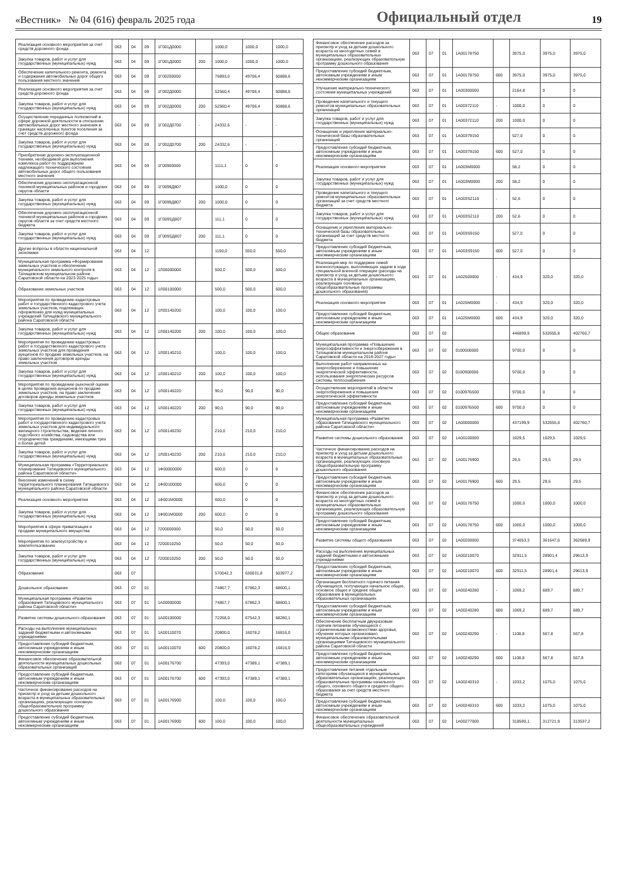«Вестник» № 04 (616) февраль 2025 года
Официальный отдел
19
| Реализация основного мероприятия за счет средств дорожного фонда | 063 | 04 | 09 | 1Г001Д0000 | | 1000,0 | 1000,0 | 1000,0 |
| Закупка товаров, работ и услуг для государственных (муниципальных) нужд | 063 | 04 | 09 | 1Г001Д0000 | 200 | 1000,0 | 1000,0 | 1000,0 |
| Обеспечение капитального ремонта, ремонта и содержания автомобильных дорог общего пользования местного значения | 063 | 04 | 09 | 1Г00200000 | | 76893,0 | 49706,4 | 50888,6 |
| Реализация основного мероприятия за счет средств дорожного фонда | 063 | 04 | 09 | 1Г002Д0000 | | 52560,4 | 49706,4 | 50888,6 |
| Закупка товаров, работ и услуг для государственных (муниципальных) нужд | 063 | 04 | 09 | 1Г002Д0000 | 200 | 52560,4 | 49706,4 | 50888,6 |
| Осуществление переданных полномочий в сфере дорожной деятельности в отношении автомобильных дорог местного значения в границах населенных пунктов поселения за счет средств дорожного фонда | 063 | 04 | 09 | 1Г002Д0700 | - | 24332,6 | - | - |
| Закупка товаров, работ и услуг для государственных (муниципальных) нужд | 063 | 04 | 09 | 1Г002Д0700 | 200 | 24332,6 | - | - |
| Приобретение дорожно-эксплуатационной техники, необходимой для выполнения комплекса работ по поддержанию надлежащего технического состояния автомобильных дорог общего пользования местного значения | 063 | 04 | 09 | 1Г00900000 | | 1111,1 | 0 | 0 |
| Обеспечение дорожно-эксплуатационной техникой муниципальных районов и городских округов области | 063 | 04 | 09 | 1Г0099Д807 | | 1000,0 | 0 | 0 |
| Закупка товаров, работ и услуг для государственных (муниципальных) нужд | 063 | 04 | 09 | 1Г0099Д807 | 200 | 1000,0 | 0 | 0 |
| Обеспечение дорожно-эксплуатационной техникой муниципальных районов и городских округов области за счет средств местного бюджета | 063 | 04 | 09 | 1Г009SД807 | | 111,1 | 0 | 0 |
| Закупка товаров, работ и услуг для государственных (муниципальных) нужд | 063 | 04 | 09 | 1Г009SД807 | 200 | 111,1 | 0 | 0 |
| Другие вопросы в области национальной экономики | 063 | 04 | 12 | | | 1150,0 | 550,0 | 550,0 |
| Муниципальная программа «Формирование земельных участков и обеспечение муниципального земельного контроля в Татищевском муниципальном районе Саратовской области на 2023-2025 годы» | 063 | 04 | 12 | 1Л00000000 | | 500,0 | 500,0 | 500,0 |
| Образование земельных участков | 063 | 04 | 12 | 1Л00100000 | | 500,0 | 500,0 | 500,0 |
| Мероприятия по проведению кадастровых работ и государственного кадастрового учета земельных участков, подлежащих оформлению для нужд муниципальных учреждений Татищевского муниципального района Саратовской области | 063 | 04 | 12 | 1Л00140200 | | 100,0 | 100,0 | 100,0 |
| Закупка товаров, работ и услуг для государственных (муниципальных) нужд | 063 | 04 | 12 | 1Л00140200 | 200 | 100,0 | 100,0 | 100,0 |
| Мероприятия по проведению кадастровых работ и государственного кадастрового учета земельных участков для проведения аукционов по продаже земельных участков, на право заключения договоров аренды земельных участков | 063 | 04 | 12 | 1Л00140210 | | 100,0 | 100,0 | 100,0 |
| Закупка товаров, работ и услуг для государственных (муниципальных) нужд | 063 | 04 | 12 | 1Л00140210 | 200 | 100,0 | 100,0 | 100,0 |
| Мероприятия по проведению рыночной оценки в целях проведения аукционов по продаже земельных участков, на право заключения договоров аренды земельных участков | 063 | 04 | 12 | 1Л00140220 | | 90,0 | 90,0 | 90,0 |
| Закупка товаров, работ и услуг для государственных (муниципальных) нужд | 063 | 04 | 12 | 1Л00140220 | 200 | 90,0 | 90,0 | 90,0 |
| Мероприятия по проведению кадастровых работ и государственного кадастрового учета земельных участков для индивидуального жилищного строительства, ведения личного подсобного хозяйства, садоводства или огородничества гражданами, имеющими трех и более детей | 063 | 04 | 12 | 1Л00140230 | | 210,0 | 210,0 | 210,0 |
| Закупка товаров, работ и услуг для государственных (муниципальных) нужд | 063 | 04 | 12 | 1Л00140230 | 200 | 210,0 | 210,0 | 210,0 |
| Муниципальная программа «Территориальное планирование Татищевского муниципального района Саратовской области» | 063 | 04 | 12 | 1Ф00000000 | | 600,0 | 0 | 0 |
| Внесение изменений в схему территориального планирования Татищевского муниципального района Саратовской области | 063 | 04 | 12 | 1Ф00100000 | | 600,0 | 0 | 0 |
| Реализация основного мероприятия | 063 | 04 | 12 | 1Ф001М0000 | | 600,0 | 0 | 0 |
| Закупка товаров, работ и услуг для государственных (муниципальных) нужд | 063 | 04 | 12 | 1Ф001М0000 | 200 | 600,0 | 0 | 0 |
| Мероприятия в сфере приватизации и продажи муниципального имущества | 063 | 04 | 12 | 7200000000 | | 50,0 | 50,0 | 50,0 |
| Мероприятия по землеустройству и землепользованию | 063 | 04 | 12 | 7200010250 | | 50,0 | 50,0 | 50,0 |
| Закупка товаров, работ и услуг для государственных (муниципальных) нужд | 063 | 04 | 12 | 7200010250 | 200 | 50,0 | 50,0 | 50,0 |
| Образование | 063 | 07 | | | | 570042,3 | 630031,8 | 503977,2 |
| Дошкольное образование | 063 | 07 | 01 | | | 74867,7 | 67862,3 | 68600,1 |
| Муниципальная программа «Развитие образования Татищевского муниципального района Саратовской области» | 063 | 07 | 01 | 1А00000000 | | 74867,7 | 67862,3 | 68600,1 |
| Развитие системы дошкольного образования | 063 | 07 | 01 | 1А00100000 | | 72268,0 | 67542,3 | 68280,1 |
| Расходы на выполнение муниципальных заданий бюджетными и автономными учреждениями | 063 | 07 | 01 | 1А00110070 | | 20800,0 | 16078,2 | 16816,0 |
| Предоставление субсидий бюджетным, автономным учреждениям и иным некоммерческим организациям | 063 | 07 | 01 | 1А00110070 | 600 | 20800,0 | 16078,2 | 16816,0 |
| Финансовое обеспечение образовательной деятельности муниципальных дошкольных образовательных организаций | 063 | 07 | 01 | 1А00176700 | | 47393,0 | 47389,1 | 47389,1 |
| Предоставление субсидий бюджетным, автономным учреждениям и иным некоммерческим организациям | 063 | 07 | 01 | 1А00176700 | 600 | 47393,0 | 47389,1 | 47389,1 |
| Частичное финансирование расходов на присмотр и уход за детьми дошкольного возраста в муниципальных образовательных организациях, реализующих основную общеобразовательную программу дошкольного образования | 063 | 07 | 01 | 1А00176900 | | 100,0 | 100,0 | 100,0 |
| Предоставление субсидий бюджетным, автономным учреждениям и иным некоммерческим организациям | 063 | 07 | 01 | 1А00176900 | 600 | 100,0 | 100,0 | 100,0 |
| Финансовое обеспечение расходов за присмотр и уход за детьми дошкольного возраста из многодетных семей в муниципальных образовательных организациях, реализующих образовательную программу дошкольного образования | 063 | 07 | 01 | 1А00178750 | | 3975,0 | 3975,0 | 3975,0 |
| Предоставление субсидий бюджетным, автономным учреждениям и иным некоммерческим организациям | 063 | 07 | 01 | 1А00178750 | 600 | 3975,0 | 3975,0 | 3975,0 |
| Улучшение материально-технического состояния муниципальных учреждений | 063 | 07 | 01 | 1А00300000 | | 2164,8 | 0 | 0 |
| Проведение капитального и текущего ремонтов муниципальных образовательных организаций | 063 | 07 | 01 | 1А00372110 | - | 1000,0 | 0 | 0 |
| Закупка товаров, работ и услуг для государственных (муниципальных) нужд | 063 | 07 | 01 | 1А00372110 | 200 | 1000,0 | 0 | 0 |
| Оснащение и укрепление материально-технической базы образовательных организаций | 063 | 07 | 01 | 1А00379150 | | 527,0 | 0 | 0 |
| Предоставление субсидий бюджетным, автономным учреждениям и иным некоммерческим организациям | 063 | 07 | 01 | 1А00379150 | 600 | 527,0 | 0 | 0 |
| Реализация основного мероприятия | 063 | 07 | 01 | 1А003М0000 | | 58,2 | 0 | 0 |
| Закупка товаров, работ и услуг для государственных (муниципальных) нужд | 063 | 07 | 01 | 1А003М0000 | 200 | 58,2 | 0 | 0 |
| Проведение капитального и текущего ремонтов муниципальных образовательных организаций за счет средств местного бюджета | 063 | 07 | 01 | 1А003S2110 | - | 52,6 | 0 | 0 |
| Закупка товаров, работ и услуг для государственных (муниципальных) нужд | 063 | 07 | 01 | 1А003S2110 | 200 | 52,6 | 0 | 0 |
| Оснащение и укрепление материально-технической базы образовательных организаций за счет средств местного бюджета | 063 | 07 | 01 | 1А003S9150 | | 527,0 | 0 | 0 |
| Предоставление субсидий бюджетным, автономным учреждениям и иным некоммерческим организациям | 063 | 07 | 01 | 1А003S9150 | 600 | 527,0 | 0 | 0 |
| Реализация мер по поддержке семей военнослужащих, выполняющих задачи в ходе специальной военной операции (расходы на присмотр и уход за детьми дошкольного возраста в муниципальных организациях, реализующих основные общеобразовательные программы дошкольного образования) | 063 | 07 | 01 | 1А02500000 | - | 434,9 | 320,0 | 320,0 |
| Реализация основного мероприятия | 063 | 07 | 01 | 1А025М0000 | - | 434,9 | 320,0 | 320,0 |
| Предоставление субсидий бюджетным, автономным учреждениям и иным некоммерческим организациям | 063 | 07 | 01 | 1А025М0000 | 600 | 434,9 | 320,0 | 320,0 |
| Общее образование | 063 | 07 | 02 | | | 446899,9 | 532655,8 | 402760,7 |
| Муниципальная программа «Повышение энергоэффективности и энергосбережения в Татищевском муниципальном районе Саратовской области на 2018-2027 годы» | 063 | 07 | 02 | 0100000000 | | 9700,0 | 0 | 0 |
| Выполнение работ направленных на энергосбережение и повышение энергетической эффективности, использования энергетических ресурсов системы теплоснабжения | 063 | 07 | 02 | 0100900000 | | 9700,0 | 0 | 0 |
| Осуществление мероприятий в области энергосбережения и повышения энергетической эффективности | 063 | 07 | 02 | 010097Б500 | | 9700,0 | 0 | 0 |
| Предоставление субсидий бюджетным, автономным учреждениям и иным некоммерческим организациям | 063 | 07 | 02 | 010097Б500 | 600 | 9700,0 | 0 | 0 |
| Муниципальная программа «Развитие образования Татищевского муниципального района Саратовской области» | 063 | 07 | 02 | 1А00000000 | | 437199,9 | 532655,8 | 402760,7 |
| Развитие системы дошкольного образования | 063 | 07 | 02 | 1А00100000 | | 1029,5 | 1029,5 | 1029,5 |
| Частичное финансирование расходов на присмотр и уход за детьми дошкольного возраста в муниципальных образовательных организациях, реализующих основную общеобразовательную программу дошкольного образования | 063 | 07 | 02 | 1А00176900 | | 29,5 | 29,5 | 29,5 |
| Предоставление субсидий бюджетным, автономным учреждениям и иным некоммерческим организациям | 063 | 07 | 02 | 1А00176900 | 600 | 29,5 | 29,5 | 29,5 |
| Финансовое обеспечение расходов за присмотр и уход за детьми дошкольного возраста из многодетных семей в муниципальных образовательных организациях, реализующих образовательную программу дошкольного образования | 063 | 07 | 02 | 1А00178750 | | 1000,0 | 1000,0 | 1000,0 |
| Предоставление субсидий бюджетным, автономным учреждениям и иным некоммерческим организациям | 063 | 07 | 02 | 1А00178750 | 600 | 1000,0 | 1000,0 | 1000,0 |
| Развитие системы общего образования | 063 | 07 | 02 | 1А00200000 | | 374053,3 | 361647,6 | 362689,9 |
| Расходы на выполнение муниципальных заданий бюджетными и автономными учреждениями | 063 | 07 | 02 | 1А00210070 | | 32911,5 | 28901,4 | 29613,9 |
| Предоставление субсидий бюджетным, автономным учреждениям и иным некоммерческим организациям | 063 | 07 | 02 | 1А00210070 | 600 | 32911,5 | 28901,4 | 29613,9 |
| Организация бесплатного горячего питания обучающихся, получающих начальное общее, основное общее и среднее общее образование в муниципальных образовательных организациях | 063 | 07 | 02 | 1А00240280 | - | 1069,2 | 689,7 | 689,7 |
| Предоставление субсидий бюджетным, автономным учреждениям и иным некоммерческим организациям | 063 | 07 | 02 | 1А00240280 | 600 | 1069,2 | 689,7 | 689,7 |
| Обеспечение бесплатным двухразовым горячим питанием обучающихся с ограниченными возможностями здоровья, обучение которых организовано муниципальными образовательными организациями Татищевского муниципального района Саратовской области | 063 | 07 | 02 | 1А00240290 | - | 1108,8 | 567,8 | 567,8 |
| Предоставление субсидий бюджетным, автономным учреждениям и иным некоммерческим организациям | 063 | 07 | 02 | 1А00240290 | 600 | 1108,8 | 567,8 | 567,8 |
| Предоставление питания отдельным категориям обучающихся в муниципальных образовательных организациях, реализующих образовательные программы начального общего, основного общего и среднего общего образования за счет средств местного бюджета | 063 | 07 | 02 | 1А00240310 | - | 1033,2 | 1075,0 | 1075,0 |
| Предоставление субсидий бюджетным, автономным учреждениям и иным некоммерческим организациям | 063 | 07 | 02 | 1А00240310 | 600 | 1033,2 | 1075,0 | 1075,0 |
| Финансовое обеспечение образовательной деятельности муниципальных общеобразовательных учреждений | 063 | 07 | 02 | 1А00277000 | | 318590,1 | 312721,9 | 313537,2 |